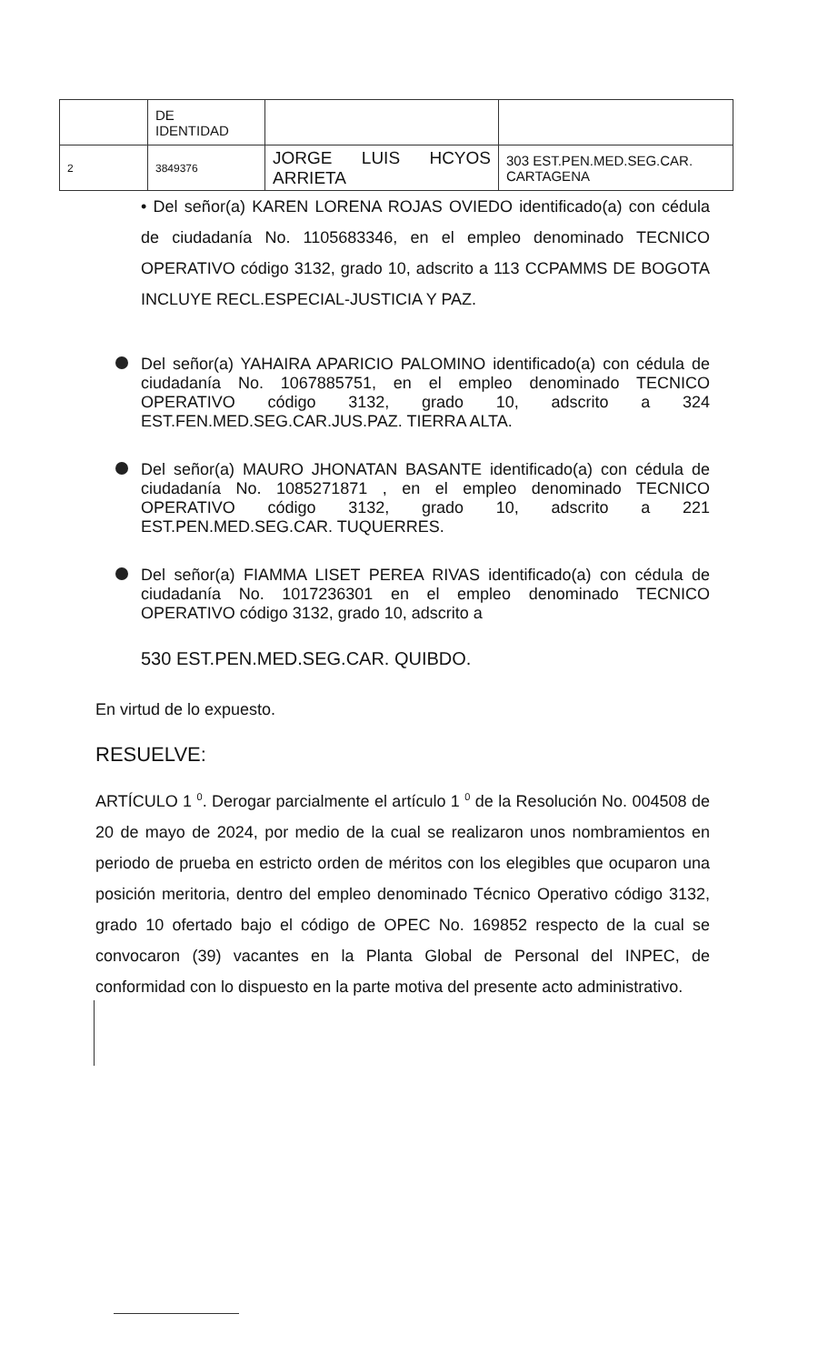| | DE IDENTIDAD | | |
| 2 | 3849376 | JORGE LUIS HCYOS ARRIETA | 303 EST.PEN.MED.SEG.CAR. CARTAGENA |
• Del señor(a) KAREN LORENA ROJAS OVIEDO identificado(a) con cédula de ciudadanía No. 1105683346, en el empleo denominado TECNICO OPERATIVO código 3132, grado 10, adscrito a 113 CCPAMMS DE BOGOTA INCLUYE RECL.ESPECIAL-JUSTICIA Y PAZ.
Del señor(a) YAHAIRA APARICIO PALOMINO identificado(a) con cédula de ciudadanía No. 1067885751, en el empleo denominado TECNICO OPERATIVO código 3132, grado 10, adscrito a 324 EST.FEN.MED.SEG.CAR.JUS.PAZ. TIERRA ALTA.
Del señor(a) MAURO JHONATAN BASANTE identificado(a) con cédula de ciudadanía No. 1085271871 , en el empleo denominado TECNICO OPERATIVO código 3132, grado 10, adscrito a 221 EST.PEN.MED.SEG.CAR. TUQUERRES.
Del señor(a) FIAMMA LISET PEREA RIVAS identificado(a) con cédula de ciudadanía No. 1017236301 en el empleo denominado TECNICO OPERATIVO código 3132, grado 10, adscrito a
530 EST.PEN.MED.SEG.CAR. QUIBDO.
En virtud de lo expuesto.
RESUELVE:
ARTÍCULO 1 <sup>0</sup>. Derogar parcialmente el artículo 1 <sup>0</sup> de la Resolución No. 004508 de 20 de mayo de 2024, por medio de la cual se realizaron unos nombramientos en periodo de prueba en estricto orden de méritos con los elegibles que ocuparon una posición meritoria, dentro del empleo denominado Técnico Operativo código 3132, grado 10 ofertado bajo el código de OPEC No. 169852 respecto de la cual se convocaron (39) vacantes en la Planta Global de Personal del INPEC, de conformidad con lo dispuesto en la parte motiva del presente acto administrativo.